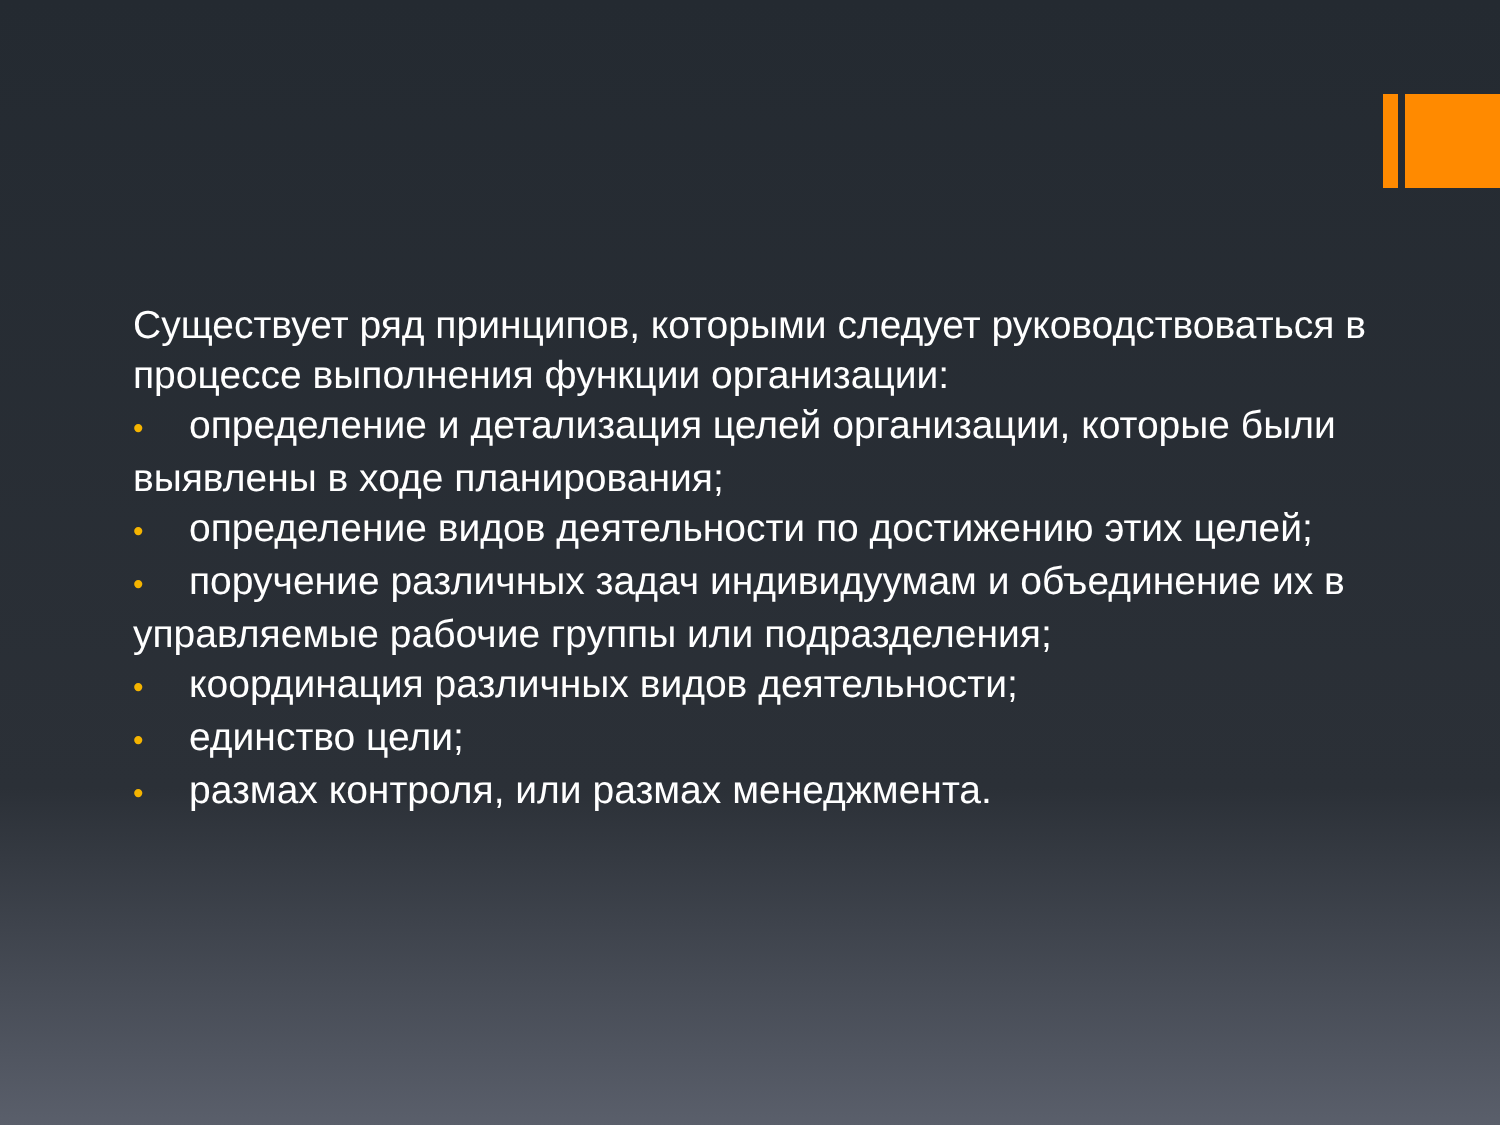Существует ряд принципов, которыми следует руководствоваться в процессе выполнения функции организации:
• определение и детализация целей организации, которые были выявлены в ходе планирования;
• определение видов деятельности по достижению этих целей;
• поручение различных задач индивидуумам и объединение их в управляемые рабочие группы или подразделения;
• координация различных видов деятельности;
• единство цели;
• размах контроля, или размах менеджмента.